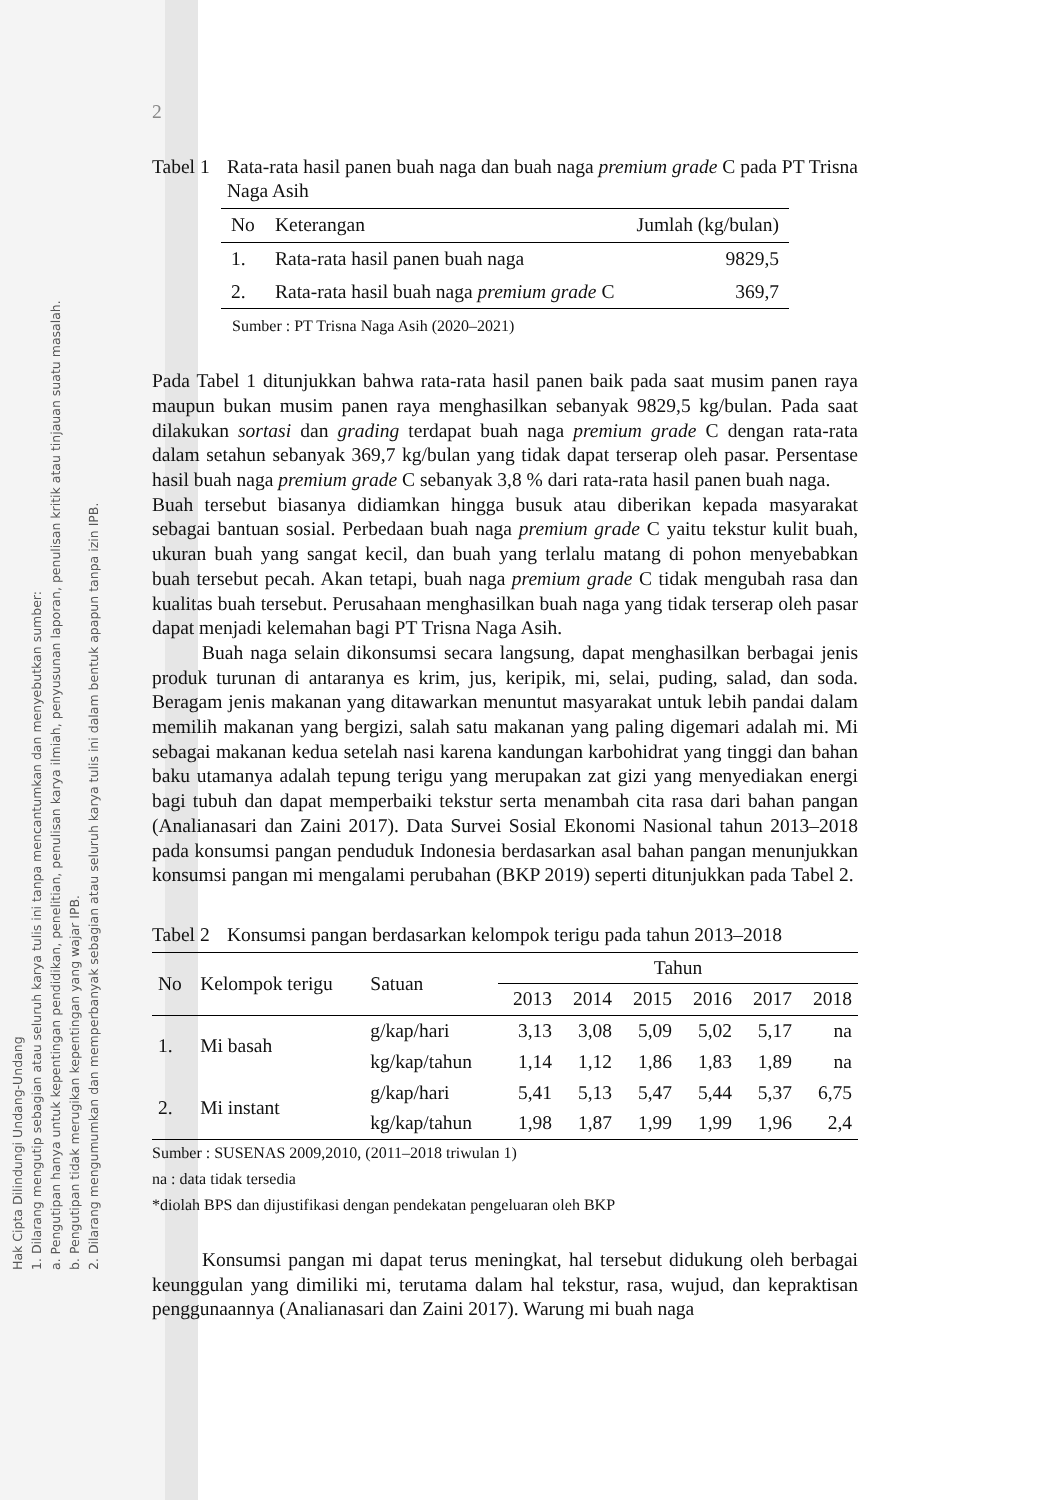Hak Cipta Dilindungi Undang-Undang
1. Dilarang mengutip sebagian atau seluruh karya tulis ini tanpa mencantumkan dan menyebutkan sumber:
a. Pengutipan hanya untuk kepentingan pendidikan, penelitian, penulisan karya ilmiah, penyusunan laporan, penulisan kritik atau tinjauan suatu masalah.
b. Pengutipan tidak merugikan kepentingan yang wajar IPB.
2. Dilarang mengumumkan dan memperbanyak sebagian atau seluruh karya tulis ini dalam bentuk apapun tanpa izin IPB.
2
Tabel 1 Rata-rata hasil panen buah naga dan buah naga premium grade C pada PT Trisna Naga Asih
| No | Keterangan | Jumlah (kg/bulan) |
| --- | --- | --- |
| 1. | Rata-rata hasil panen buah naga | 9829,5 |
| 2. | Rata-rata hasil buah naga premium grade C | 369,7 |
Sumber : PT Trisna Naga Asih (2020–2021)
Pada Tabel 1 ditunjukkan bahwa rata-rata hasil panen baik pada saat musim panen raya maupun bukan musim panen raya menghasilkan sebanyak 9829,5 kg/bulan. Pada saat dilakukan sortasi dan grading terdapat buah naga premium grade C dengan rata-rata dalam setahun sebanyak 369,7 kg/bulan yang tidak dapat terserap oleh pasar. Persentase hasil buah naga premium grade C sebanyak 3,8 % dari rata-rata hasil panen buah naga.
Buah tersebut biasanya didiamkan hingga busuk atau diberikan kepada masyarakat sebagai bantuan sosial. Perbedaan buah naga premium grade C yaitu tekstur kulit buah, ukuran buah yang sangat kecil, dan buah yang terlalu matang di pohon menyebabkan buah tersebut pecah. Akan tetapi, buah naga premium grade C tidak mengubah rasa dan kualitas buah tersebut. Perusahaan menghasilkan buah naga yang tidak terserap oleh pasar dapat menjadi kelemahan bagi PT Trisna Naga Asih.
Buah naga selain dikonsumsi secara langsung, dapat menghasilkan berbagai jenis produk turunan di antaranya es krim, jus, keripik, mi, selai, puding, salad, dan soda. Beragam jenis makanan yang ditawarkan menuntut masyarakat untuk lebih pandai dalam memilih makanan yang bergizi, salah satu makanan yang paling digemari adalah mi. Mi sebagai makanan kedua setelah nasi karena kandungan karbohidrat yang tinggi dan bahan baku utamanya adalah tepung terigu yang merupakan zat gizi yang menyediakan energi bagi tubuh dan dapat memperbaiki tekstur serta menambah cita rasa dari bahan pangan (Analianasari dan Zaini 2017). Data Survei Sosial Ekonomi Nasional tahun 2013–2018 pada konsumsi pangan penduduk Indonesia berdasarkan asal bahan pangan menunjukkan konsumsi pangan mi mengalami perubahan (BKP 2019) seperti ditunjukkan pada Tabel 2.
Tabel 2 Konsumsi pangan berdasarkan kelompok terigu pada tahun 2013–2018
| No | Kelompok terigu | Satuan | Tahun | | | | | |
| --- | --- | --- | --- | --- | --- | --- | --- | --- |
| | | | 2013 | 2014 | 2015 | 2016 | 2017 | 2018 |
| 1. | Mi basah | g/kap/hari | 3,13 | 3,08 | 5,09 | 5,02 | 5,17 | na |
| | | kg/kap/tahun | 1,14 | 1,12 | 1,86 | 1,83 | 1,89 | na |
| 2. | Mi instant | g/kap/hari | 5,41 | 5,13 | 5,47 | 5,44 | 5,37 | 6,75 |
| | | kg/kap/tahun | 1,98 | 1,87 | 1,99 | 1,99 | 1,96 | 2,4 |
Sumber : SUSENAS 2009,2010, (2011–2018 triwulan 1)
na : data tidak tersedia
*diolah BPS dan dijustifikasi dengan pendekatan pengeluaran oleh BKP
Konsumsi pangan mi dapat terus meningkat, hal tersebut didukung oleh berbagai keunggulan yang dimiliki mi, terutama dalam hal tekstur, rasa, wujud, dan kepraktisan penggunaannya (Analianasari dan Zaini 2017). Warung mi buah naga